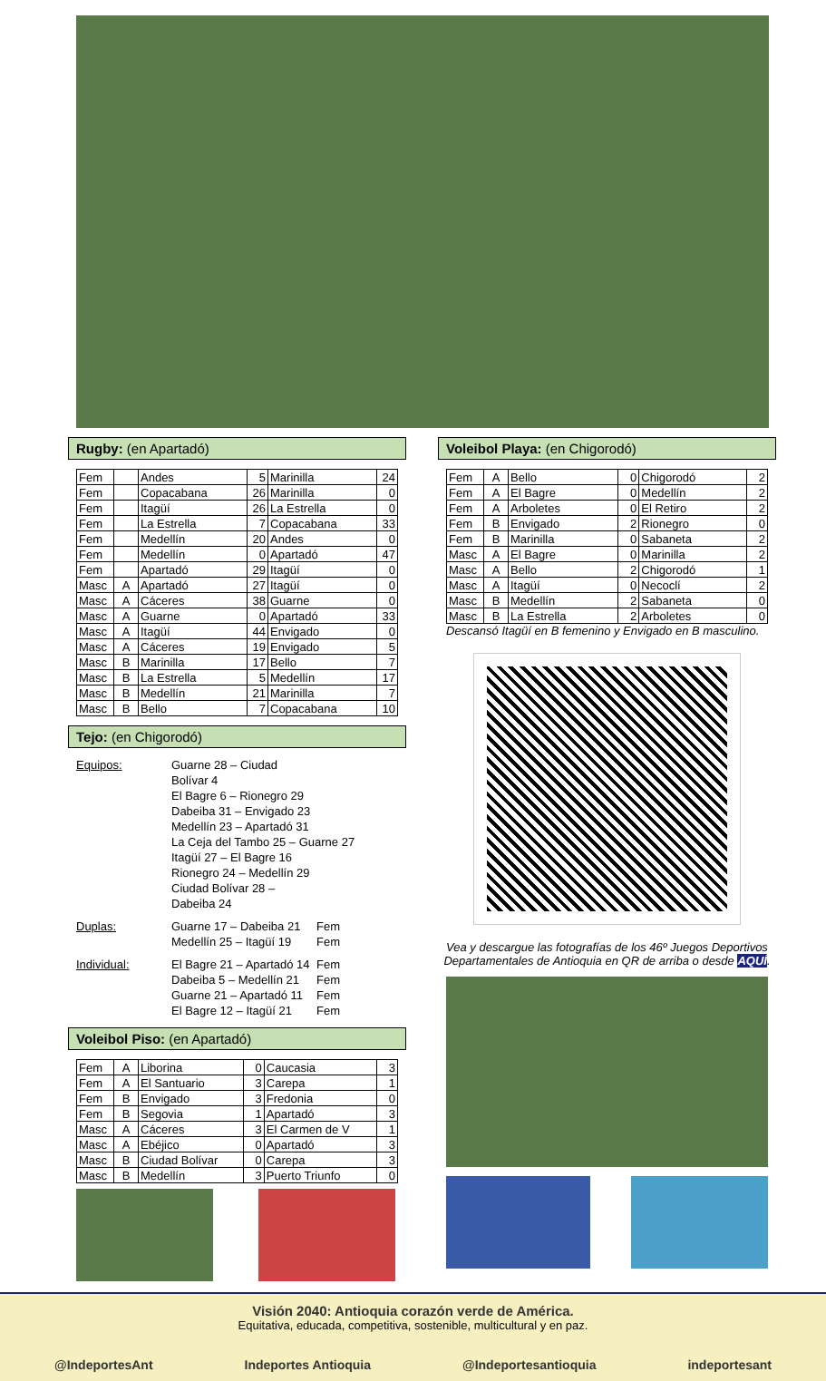Rugby: (en Apartadó)
| Fem | | Andes | 5 | Marinilla | 24 |
| Fem | | Copacabana | 26 | Marinilla | 0 |
| Fem | | Itagüí | 26 | La Estrella | 0 |
| Fem | | La Estrella | 7 | Copacabana | 33 |
| Fem | | Medellín | 20 | Andes | 0 |
| Fem | | Medellín | 0 | Apartadó | 47 |
| Fem | | Apartadó | 29 | Itagüí | 0 |
| Masc | A | Apartadó | 27 | Itagüí | 0 |
| Masc | A | Cáceres | 38 | Guarne | 0 |
| Masc | A | Guarne | 0 | Apartadó | 33 |
| Masc | A | Itagüí | 44 | Envigado | 0 |
| Masc | A | Cáceres | 19 | Envigado | 5 |
| Masc | B | Marinilla | 17 | Bello | 7 |
| Masc | B | La Estrella | 5 | Medellín | 17 |
| Masc | B | Medellín | 21 | Marinilla | 7 |
| Masc | B | Bello | 7 | Copacabana | 10 |
Tejo: (en Chigorodó)
Equipos: Guarne 28 – Ciudad Bolívar 4 El Bagre 6 – Rionegro 29 Dabeiba 31 – Envigado 23 Medellín 23 – Apartadó 31 La Ceja del Tambo 25 – Guarne 27 Itagüí 27 – El Bagre 16 Rionegro 24 – Medellín 29 Ciudad Bolívar 28 – Dabeiba 24 Duplas: Guarne 17 – Dabeiba 21 Fem Medellín 25 – Itagüí 19 Fem Individual: El Bagre 21 – Apartadó 14 Fem Dabeiba 5 – Medellín 21 Fem Guarne 21 – Apartadó 11 Fem El Bagre 12 – Itagüí 21 Fem
Voleibol Piso: (en Apartadó)
| Fem | A | Liborina | 0 | Caucasia | 3 |
| Fem | A | El Santuario | 3 | Carepa | 1 |
| Fem | B | Envigado | 3 | Fredonia | 0 |
| Fem | B | Segovia | 1 | Apartadó | 3 |
| Masc | A | Cáceres | 3 | El Carmen de V | 1 |
| Masc | A | Ebéjico | 0 | Apartadó | 3 |
| Masc | B | Ciudad Bolívar | 0 | Carepa | 3 |
| Masc | B | Medellín | 3 | Puerto Triunfo | 0 |
Voleibol Playa: (en Chigorodó)
| Fem | A | Bello | 0 | Chigorodó | 2 |
| Fem | A | El Bagre | 0 | Medellín | 2 |
| Fem | A | Arboletes | 0 | El Retiro | 2 |
| Fem | B | Envigado | 2 | Rionegro | 0 |
| Fem | B | Marinilla | 0 | Sabaneta | 2 |
| Masc | A | El Bagre | 0 | Marinilla | 2 |
| Masc | A | Bello | 2 | Chigorodó | 1 |
| Masc | A | Itagüí | 0 | Necoclí | 2 |
| Masc | B | Medellín | 2 | Sabaneta | 0 |
| Masc | B | La Estrella | 2 | Arboletes | 0 |
Descansó Itagüí en B femenino y Envigado en B masculino.
Vea y descargue las fotografías de los 46º Juegos Deportivos Departamentales de Antioquia en QR de arriba o desde AQUÍ.
Visión 2040: Antioquia corazón verde de América.
Equitativa, educada, competitiva, sostenible, multicultural y en paz.
@IndeportesAnt Indeportes Antioquia @Indeportesantioquia indeportesant